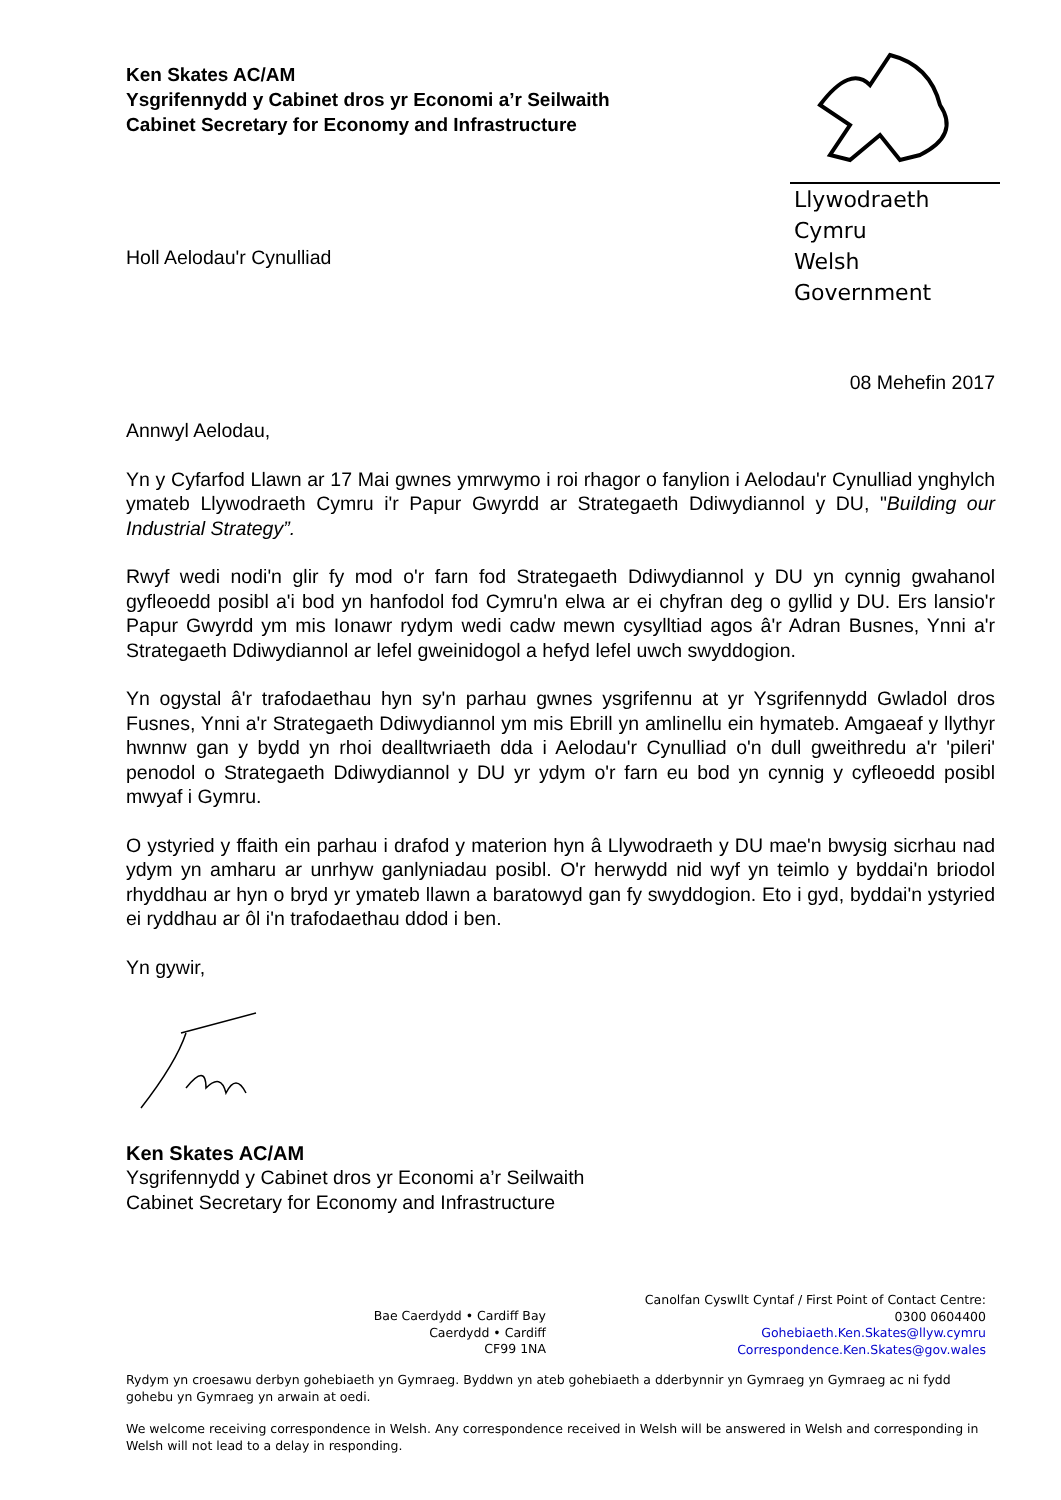Ken Skates AC/AM
Ysgrifennydd y Cabinet dros yr Economi a’r Seilwaith
Cabinet Secretary for Economy and Infrastructure
Llywodraeth Cymru
Welsh Government
Holl Aelodau'r Cynulliad
08 Mehefin 2017
Annwyl Aelodau,
Yn y Cyfarfod Llawn ar 17 Mai gwnes ymrwymo i roi rhagor o fanylion i Aelodau'r Cynulliad ynghylch ymateb Llywodraeth Cymru i'r Papur Gwyrdd ar Strategaeth Ddiwydiannol y DU, "Building our Industrial Strategy”.
Rwyf wedi nodi'n glir fy mod o'r farn fod Strategaeth Ddiwydiannol y DU yn cynnig gwahanol gyfleoedd posibl a'i bod yn hanfodol fod Cymru'n elwa ar ei chyfran deg o gyllid y DU. Ers lansio'r Papur Gwyrdd ym mis Ionawr rydym wedi cadw mewn cysylltiad agos â'r Adran Busnes, Ynni a'r Strategaeth Ddiwydiannol ar lefel gweinidogol a hefyd lefel uwch swyddogion.
Yn ogystal â'r trafodaethau hyn sy'n parhau gwnes ysgrifennu at yr Ysgrifennydd Gwladol dros Fusnes, Ynni a'r Strategaeth Ddiwydiannol ym mis Ebrill yn amlinellu ein hymateb. Amgaeaf y llythyr hwnnw gan y bydd yn rhoi dealltwriaeth dda i Aelodau'r Cynulliad o'n dull gweithredu a'r 'pileri' penodol o Strategaeth Ddiwydiannol y DU yr ydym o'r farn eu bod yn cynnig y cyfleoedd posibl mwyaf i Gymru.
O ystyried y ffaith ein parhau i drafod y materion hyn â Llywodraeth y DU mae'n bwysig sicrhau nad ydym yn amharu ar unrhyw ganlyniadau posibl. O'r herwydd nid wyf yn teimlo y byddai'n briodol rhyddhau ar hyn o bryd yr ymateb llawn a baratowyd gan fy swyddogion. Eto i gyd, byddai'n ystyried ei ryddhau ar ôl i'n trafodaethau ddod i ben.
Yn gywir,
Ken Skates AC/AM
Ysgrifennydd y Cabinet dros yr Economi a’r Seilwaith
Cabinet Secretary for Economy and Infrastructure
Bae Caerdydd • Cardiff Bay
Caerdydd • Cardiff
CF99 1NA
Canolfan Cyswllt Cyntaf / First Point of Contact Centre:
0300 0604400
Gohebiaeth.Ken.Skates@llyw.cymru
Correspondence.Ken.Skates@gov.wales
Rydym yn croesawu derbyn gohebiaeth yn Gymraeg. Byddwn yn ateb gohebiaeth a dderbynnir yn Gymraeg yn Gymraeg ac ni fydd gohebu yn Gymraeg yn arwain at oedi.
We welcome receiving correspondence in Welsh. Any correspondence received in Welsh will be answered in Welsh and corresponding in Welsh will not lead to a delay in responding.